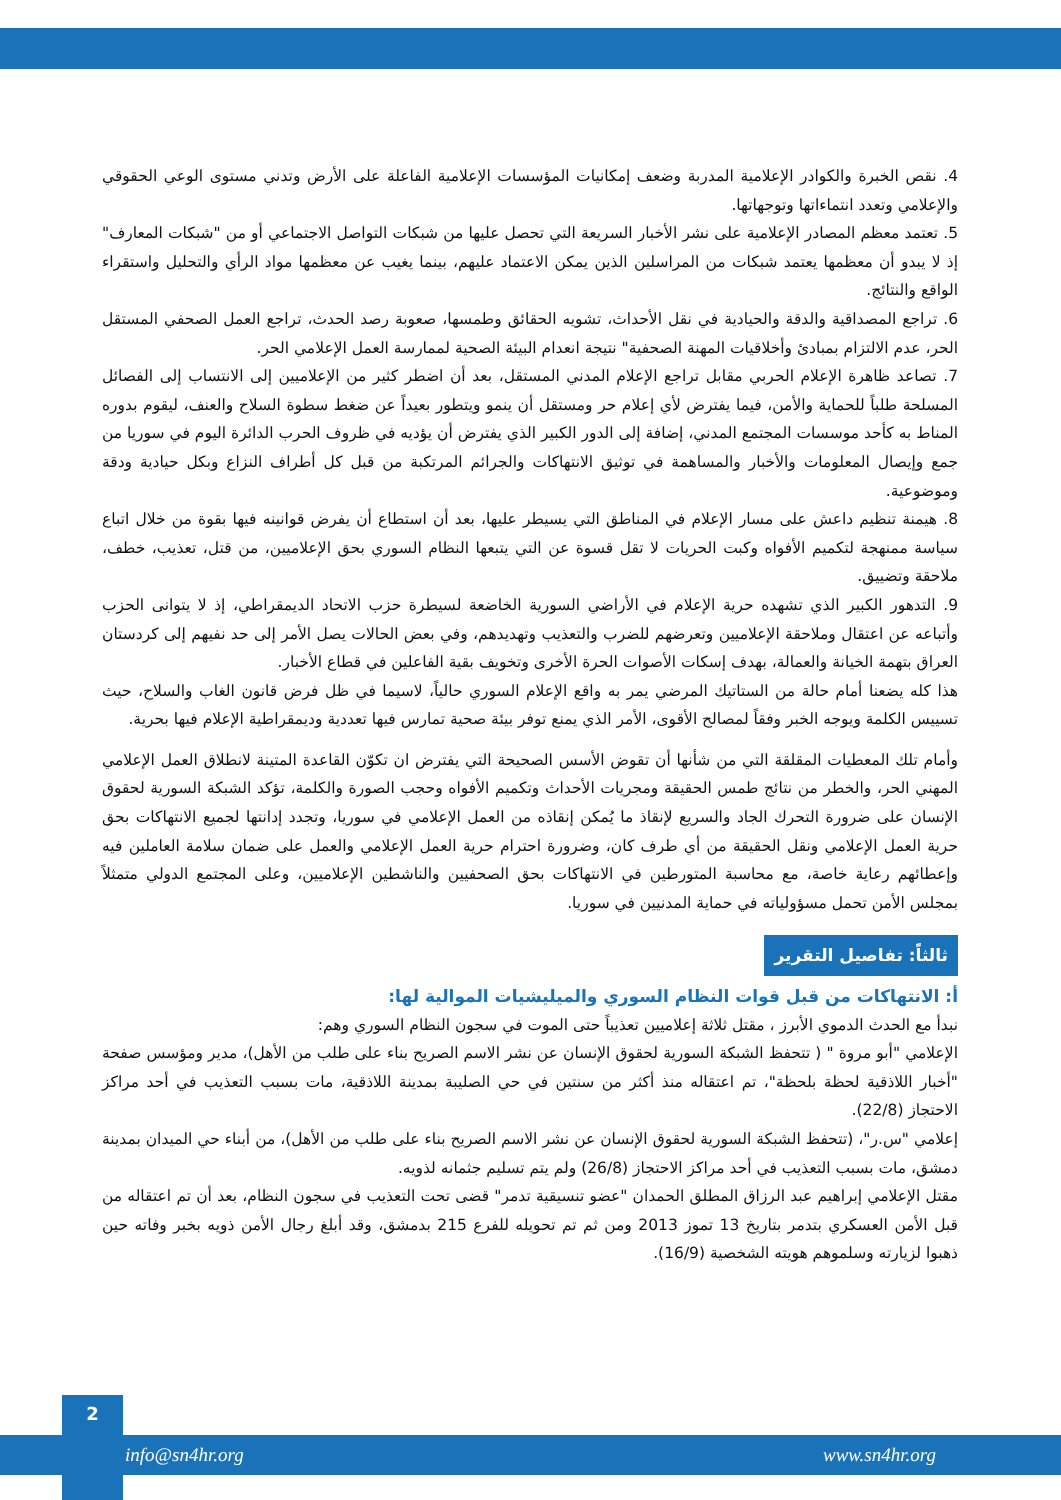4. نقص الخبرة والكوادر الإعلامية المدربة وضعف إمكانيات المؤسسات الإعلامية الفاعلة على الأرض وتدني مستوى الوعي الحقوقي والإعلامي وتعدد انتماءاتها وتوجهاتها.
5. تعتمد معظم المصادر الإعلامية على نشر الأخبار السريعة التي تحصل عليها من شبكات التواصل الاجتماعي أو من "شبكات المعارف" إذ لا يبدو أن معظمها يعتمد شبكات من المراسلين الذين يمكن الاعتماد عليهم، بينما يغيب عن معظمها مواد الرأي والتحليل واستقراء الواقع والنتائج.
6. تراجع المصداقية والدقة والحيادية في نقل الأحداث، تشويه الحقائق وطمسها، صعوبة رصد الحدث، تراجع العمل الصحفي المستقل الحر، عدم الالتزام بمبادئ وأخلاقيات المهنة الصحفية" نتيجة انعدام البيئة الصحية لممارسة العمل الإعلامي الحر.
7. تصاعد ظاهرة الإعلام الحربي مقابل تراجع الإعلام المدني المستقل، بعد أن اضطر كثير من الإعلاميين إلى الانتساب إلى الفصائل المسلحة طلباً للحماية والأمن، فيما يفترض لأي إعلام حر ومستقل أن ينمو ويتطور بعيداً عن ضغط سطوة السلاح والعنف، ليقوم بدوره المناط به كأحد موسسات المجتمع المدني، إضافة إلى الدور الكبير الذي يفترض أن يؤديه في ظروف الحرب الدائرة اليوم في سوريا من جمع وإيصال المعلومات والأخبار والمساهمة في توثيق الانتهاكات والجرائم المرتكبة من قبل كل أطراف النزاع وبكل حيادية ودقة وموضوعية.
8. هيمنة تنظيم داعش على مسار الإعلام في المناطق التي يسيطر عليها، بعد أن استطاع أن يفرض قوانينه فيها بقوة من خلال اتباع سياسة ممنهجة لتكميم الأفواه وكبت الحريات لا تقل قسوة عن التي يتبعها النظام السوري بحق الإعلاميين، من قتل، تعذيب، خطف، ملاحقة وتضييق.
9. التدهور الكبير الذي تشهده حرية الإعلام في الأراضي السورية الخاضعة لسيطرة حزب الاتحاد الديمقراطي، إذ لا يتوانى الحزب وأتباعه عن اعتقال وملاحقة الإعلاميين وتعرضهم للضرب والتعذيب وتهديدهم، وفي بعض الحالات يصل الأمر إلى حد نفيهم إلى كردستان العراق بتهمة الخيانة والعمالة، بهدف إسكات الأصوات الحرة الأخرى وتخويف بقية الفاعلين في قطاع الأخبار.
هذا كله يضعنا أمام حالة من الستاتيك المرضي يمر به واقع الإعلام السوري حالياً، لاسيما في ظل فرض قانون الغاب والسلاح، حيث تسييس الكلمة ويوجه الخبر وفقاً لمصالح الأقوى، الأمر الذي يمنع توفر بيئة صحية تمارس فيها تعددية وديمقراطية الإعلام فيها بحرية.
وأمام تلك المعطيات المقلقة التي من شأنها أن تقوض الأسس الصحيحة التي يفترض ان تكوّن القاعدة المتينة لانطلاق العمل الإعلامي المهني الحر، والخطر من نتائج طمس الحقيقة ومجريات الأحداث وتكميم الأفواه وحجب الصورة والكلمة، تؤكد الشبكة السورية لحقوق الإنسان على ضرورة التحرك الجاد والسريع لإنقاذ ما يُمكن إنقاذه من العمل الإعلامي في سوريا، وتجدد إدانتها لجميع الانتهاكات بحق حرية العمل الإعلامي ونقل الحقيقة من أي طرف كان، وضرورة احترام حرية العمل الإعلامي والعمل على ضمان سلامة العاملين فيه وإعطائهم رعاية خاصة، مع محاسبة المتورطين في الانتهاكات بحق الصحفيين والناشطين الإعلاميين، وعلى المجتمع الدولي متمثلاً بمجلس الأمن تحمل مسؤولياته في حماية المدنيين في سوريا.
ثالثاً: تفاصيل التقرير
أ: الانتهاكات من قبل قوات النظام السوري والميليشيات الموالية لها:
نبدأ مع الحدث الدموي الأبرز ، مقتل ثلاثة إعلاميين تعذيباً حتى الموت في سجون النظام السوري وهم:
الإعلامي "أبو مروة " ( تتحفظ الشبكة السورية لحقوق الإنسان عن نشر الاسم الصريح بناء على طلب من الأهل)، مدير ومؤسس صفحة "أخبار اللاذقية لحظة بلحظة"، تم اعتقاله منذ أكثر من سنتين في حي الصليبة بمدينة اللاذقية، مات بسبب التعذيب في أحد مراكز الاحتجاز (22/8).
إعلامي "س.ر"، (تتحفظ الشبكة السورية لحقوق الإنسان عن نشر الاسم الصريح بناء على طلب من الأهل)، من أبناء حي الميدان بمدينة دمشق، مات بسبب التعذيب في أحد مراكز الاحتجاز (26/8) ولم يتم تسليم جثمانه لذويه.
مقتل الإعلامي إبراهيم عبد الرزاق المطلق الحمدان "عضو تنسيقية تدمر" قضى تحت التعذيب في سجون النظام، بعد أن تم اعتقاله من قبل الأمن العسكري بتدمر بتاريخ 13 تموز 2013 ومن ثم تم تحويله للفرع 215 بدمشق، وقد أبلغ رجال الأمن ذويه بخبر وفاته حين ذهبوا لزيارته وسلموهم هويته الشخصية (16/9).
2
info@sn4hr.org www.sn4hr.org